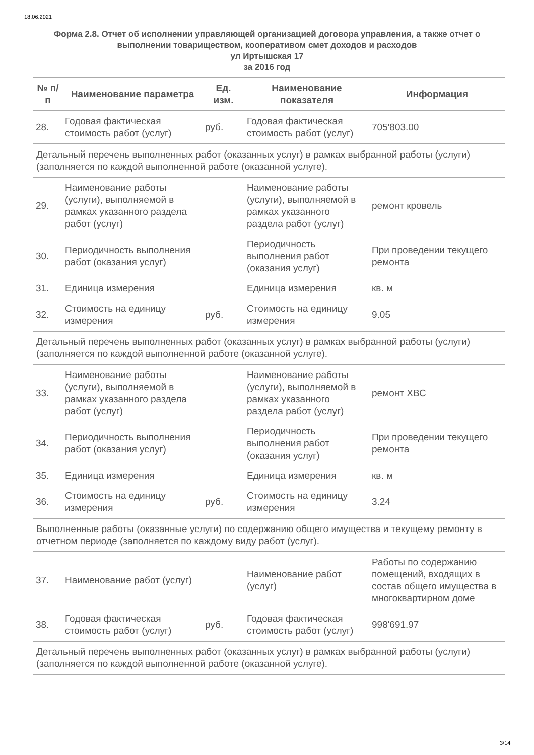18.06.2021
Форма 2.8. Отчет об исполнении управляющей организацией договора управления, а также отчет о выполнении товариществом, кооперативом смет доходов и расходов
ул Иртышская 17
за 2016 год
| № п/п | Наименование параметра | Ед. изм. | Наименование показателя | Информация |
| --- | --- | --- | --- | --- |
| 28. | Годовая фактическая стоимость работ (услуг) | руб. | Годовая фактическая стоимость работ (услуг) | 705'803.00 |
| Детальный перечень выполненных работ (оказанных услуг) в рамках выбранной работы (услуги) (заполняется по каждой выполненной работе (оказанной услуге). | | | | |
| 29. | Наименование работы (услуги), выполняемой в рамках указанного раздела работ (услуг) | | Наименование работы (услуги), выполняемой в рамках указанного раздела работ (услуг) | ремонт кровель |
| 30. | Периодичность выполнения работ (оказания услуг) | | Периодичность выполнения работ (оказания услуг) | При проведении текущего ремонта |
| 31. | Единица измерения | | Единица измерения | кв. м |
| 32. | Стоимость на единицу измерения | руб. | Стоимость на единицу измерения | 9.05 |
| Детальный перечень выполненных работ (оказанных услуг) в рамках выбранной работы (услуги) (заполняется по каждой выполненной работе (оказанной услуге). | | | | |
| 33. | Наименование работы (услуги), выполняемой в рамках указанного раздела работ (услуг) | | Наименование работы (услуги), выполняемой в рамках указанного раздела работ (услуг) | ремонт ХВС |
| 34. | Периодичность выполнения работ (оказания услуг) | | Периодичность выполнения работ (оказания услуг) | При проведении текущего ремонта |
| 35. | Единица измерения | | Единица измерения | кв. м |
| 36. | Стоимость на единицу измерения | руб. | Стоимость на единицу измерения | 3.24 |
| Выполненные работы (оказанные услуги) по содержанию общего имущества и текущему ремонту в отчетном периоде (заполняется по каждому виду работ (услуг). | | | | |
| 37. | Наименование работ (услуг) | | Наименование работ (услуг) | Работы по содержанию помещений, входящих в состав общего имущества в многоквартирном доме |
| 38. | Годовая фактическая стоимость работ (услуг) | руб. | Годовая фактическая стоимость работ (услуг) | 998'691.97 |
| Детальный перечень выполненных работ (оказанных услуг) в рамках выбранной работы (услуги) (заполняется по каждой выполненной работе (оказанной услуге). | | | | |
3/14